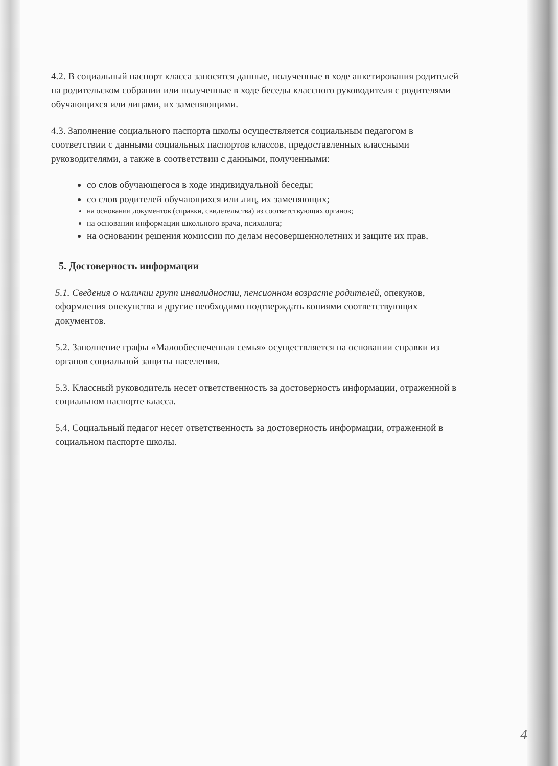4.2. В социальный паспорт класса заносятся данные, полученные в ходе анкетирования родителей на родительском собрании или полученные в ходе беседы классного руководителя с родителями обучающихся или лицами, их заменяющими.
4.3. Заполнение социального паспорта школы осуществляется социальным педагогом в соответствии с данными социальных паспортов классов, предоставленных классными руководителями, а также в соответствии с данными, полученными:
со слов обучающегося в ходе индивидуальной беседы;
со слов родителей обучающихся или лиц, их заменяющих;
на основании документов (справки, свидетельства) из соответствующих органов;
на основании информации школьного врача, психолога;
на основании решения комиссии по делам несовершеннолетних и защите их прав.
5. Достоверность информации
5.1. Сведения о наличии групп инвалидности, пенсионном возрасте родителей, опекунов, оформления опекунства и другие необходимо подтверждать копиями соответствующих документов.
5.2. Заполнение графы «Малообеспеченная семья» осуществляется на основании справки из органов социальной защиты населения.
5.3. Классный руководитель несет ответственность за достоверность информации, отраженной в социальном паспорте класса.
5.4. Социальный педагог несет ответственность за достоверность информации, отраженной в социальном паспорте школы.
4